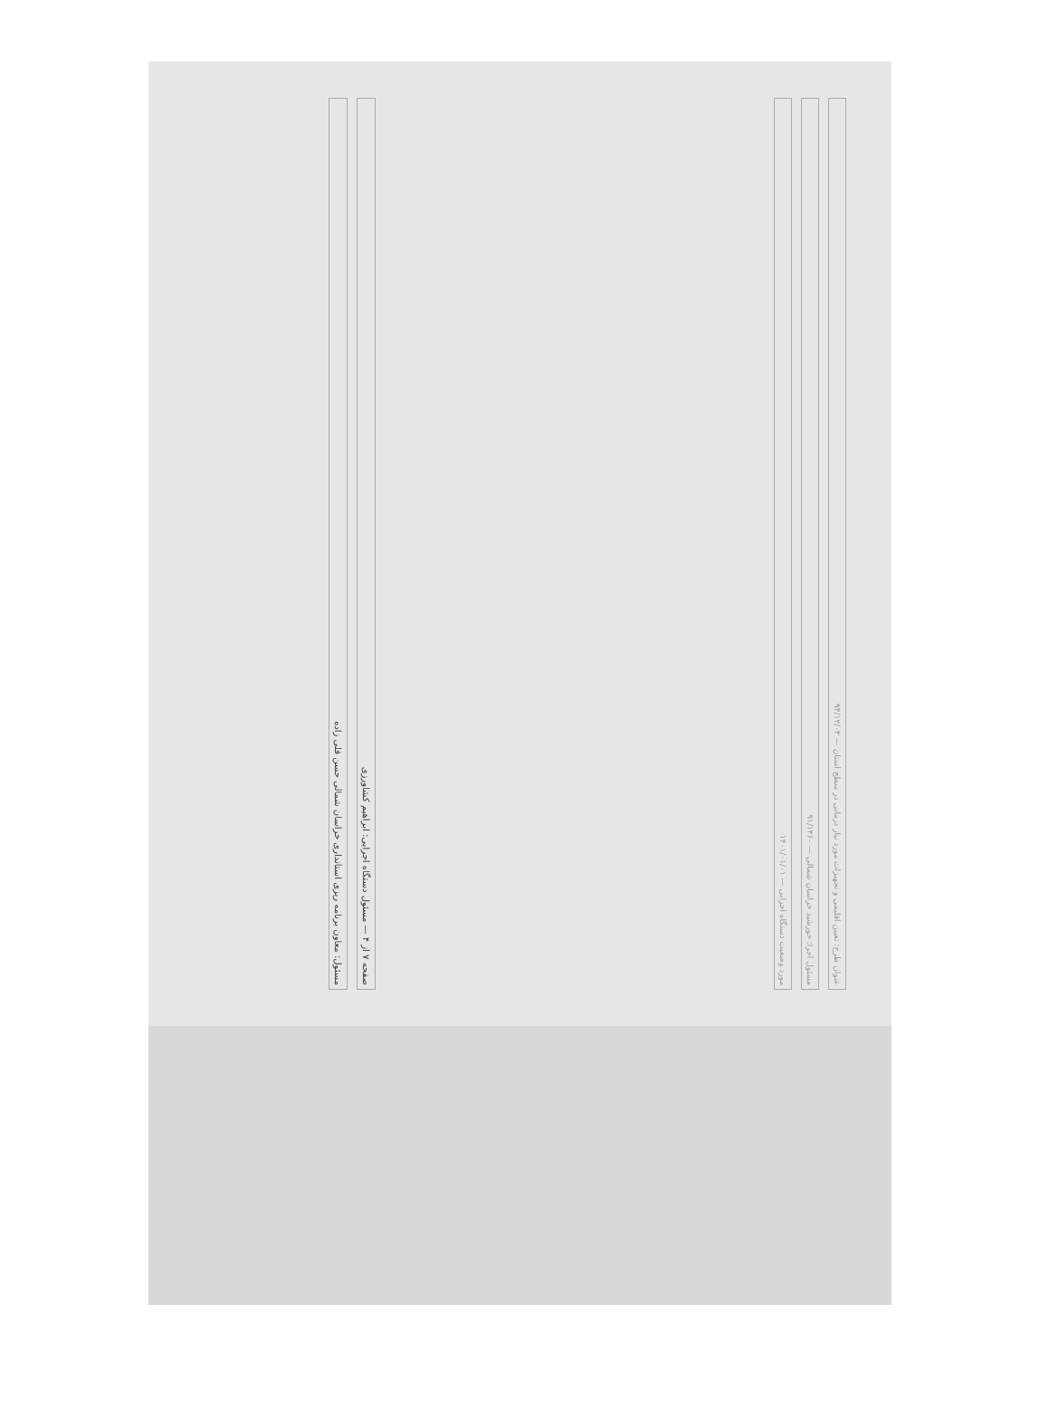عنوان طرح: تعیین اقلیمی و تجهیزات مورد نیاز درمانی در سطح استان — ۹۴/۱۲/۰۳
مسئول اجرا: خورشید خراسان شمالی — ۹۱/۱۴۶۰
مورد وضعیت دستگاه اجرایی — ۱۴۰۱/۰۱/۰۱
صفحه ۷ از ۴ — مسئول دستگاه اجرایی: ابراهیم کشاورزی
مسئول: معاون برنامه ریزی استانداری خراسان شمالی حسن قلی زاده